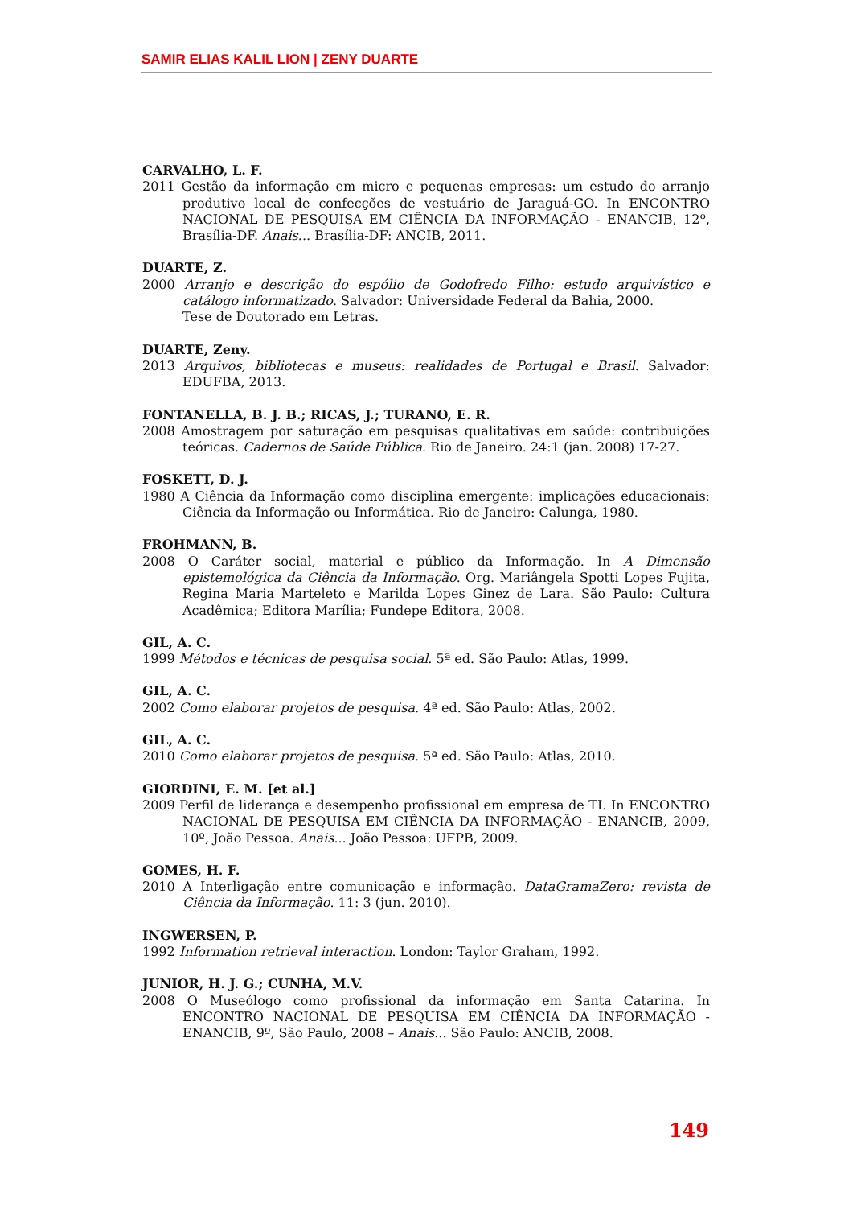SAMIR ELIAS KALIL LION | ZENY DUARTE
CARVALHO, L. F.
2011 Gestão da informação em micro e pequenas empresas: um estudo do arranjo produtivo local de confecções de vestuário de Jaraguá-GO. In ENCONTRO NACIONAL DE PESQUISA EM CIÊNCIA DA INFORMAÇÃO - ENANCIB, 12º, Brasília-DF. Anais... Brasília-DF: ANCIB, 2011.
DUARTE, Z.
2000 Arranjo e descrição do espólio de Godofredo Filho: estudo arquivístico e catálogo informatizado. Salvador: Universidade Federal da Bahia, 2000.
Tese de Doutorado em Letras.
DUARTE, Zeny.
2013 Arquivos, bibliotecas e museus: realidades de Portugal e Brasil. Salvador: EDUFBA, 2013.
FONTANELLA, B. J. B.; RICAS, J.; TURANO, E. R.
2008 Amostragem por saturação em pesquisas qualitativas em saúde: contribuições teóricas. Cadernos de Saúde Pública. Rio de Janeiro. 24:1 (jan. 2008) 17-27.
FOSKETT, D. J.
1980 A Ciência da Informação como disciplina emergente: implicações educacionais: Ciência da Informação ou Informática. Rio de Janeiro: Calunga, 1980.
FROHMANN, B.
2008 O Caráter social, material e público da Informação. In A Dimensão epistemológica da Ciência da Informação. Org. Mariângela Spotti Lopes Fujita, Regina Maria Marteleto e Marilda Lopes Ginez de Lara. São Paulo: Cultura Acadêmica; Editora Marília; Fundepe Editora, 2008.
GIL, A. C.
1999 Métodos e técnicas de pesquisa social. 5ª ed. São Paulo: Atlas, 1999.
GIL, A. C.
2002 Como elaborar projetos de pesquisa. 4ª ed. São Paulo: Atlas, 2002.
GIL, A. C.
2010 Como elaborar projetos de pesquisa. 5ª ed. São Paulo: Atlas, 2010.
GIORDINI, E. M. [et al.]
2009 Perfil de liderança e desempenho profissional em empresa de TI. In ENCONTRO NACIONAL DE PESQUISA EM CIÊNCIA DA INFORMAÇÃO - ENANCIB, 2009, 10º, João Pessoa. Anais... João Pessoa: UFPB, 2009.
GOMES, H. F.
2010 A Interligação entre comunicação e informação. DataGramaZero: revista de Ciência da Informação. 11: 3 (jun. 2010).
INGWERSEN, P.
1992 Information retrieval interaction. London: Taylor Graham, 1992.
JUNIOR, H. J. G.; CUNHA, M.V.
2008 O Museólogo como profissional da informação em Santa Catarina. In ENCONTRO NACIONAL DE PESQUISA EM CIÊNCIA DA INFORMAÇÃO - ENANCIB, 9º, São Paulo, 2008 – Anais... São Paulo: ANCIB, 2008.
149